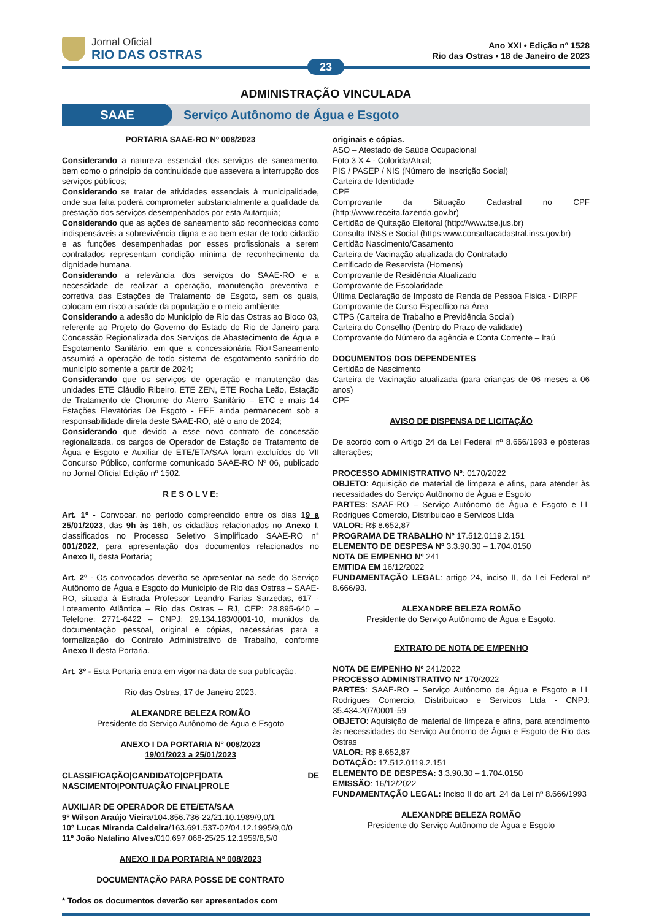Jornal Oficial
RIO DAS OSTRAS
Ano XXI • Edição nº 1528
Rio das Ostras • 18 de Janeiro de 2023
23
ADMINISTRAÇÃO VINCULADA
SAAE
Serviço Autônomo de Água e Esgoto
PORTARIA SAAE-RO Nº 008/2023
Considerando a natureza essencial dos serviços de saneamento, bem como o princípio da continuidade que assevera a interrupção dos serviços públicos;
Considerando se tratar de atividades essenciais à municipalidade, onde sua falta poderá comprometer substancialmente a qualidade da prestação dos serviços desempenhados por esta Autarquia;
Considerando que as ações de saneamento são reconhecidas como indispensáveis a sobrevivência digna e ao bem estar de todo cidadão e as funções desempenhadas por esses profissionais a serem contratados representam condição mínima de reconhecimento da dignidade humana.
Considerando a relevância dos serviços do SAAE-RO e a necessidade de realizar a operação, manutenção preventiva e corretiva das Estações de Tratamento de Esgoto, sem os quais, colocam em risco a saúde da população e o meio ambiente;
Considerando a adesão do Município de Rio das Ostras ao Bloco 03, referente ao Projeto do Governo do Estado do Rio de Janeiro para Concessão Regionalizada dos Serviços de Abastecimento de Água e Esgotamento Sanitário, em que a concessionária Rio+Saneamento assumirá a operação de todo sistema de esgotamento sanitário do município somente a partir de 2024;
Considerando que os serviços de operação e manutenção das unidades ETE Cláudio Ribeiro, ETE ZEN, ETE Rocha Leão, Estação de Tratamento de Chorume do Aterro Sanitário – ETC e mais 14 Estações Elevatórias De Esgoto - EEE ainda permanecem sob a responsabilidade direta deste SAAE-RO, até o ano de 2024;
Considerando que devido a esse novo contrato de concessão regionalizada, os cargos de Operador de Estação de Tratamento de Água e Esgoto e Auxiliar de ETE/ETA/SAA foram excluídos do VII Concurso Público, conforme comunicado SAAE-RO Nº 06, publicado no Jornal Oficial Edição nº 1502.
R E S O L V E:
Art. 1º - Convocar, no período compreendido entre os dias 19 a 25/01/2023, das 9h às 16h, os cidadãos relacionados no Anexo I, classificados no Processo Seletivo Simplificado SAAE-RO n° 001/2022, para apresentação dos documentos relacionados no Anexo II, desta Portaria;
Art. 2º - Os convocados deverão se apresentar na sede do Serviço Autônomo de Água e Esgoto do Município de Rio das Ostras – SAAE-RO, situada à Estrada Professor Leandro Farias Sarzedas, 617 - Loteamento Atlântica – Rio das Ostras – RJ, CEP: 28.895-640 – Telefone: 2771-6422 – CNPJ: 29.134.183/0001-10, munidos da documentação pessoal, original e cópias, necessárias para a formalização do Contrato Administrativo de Trabalho, conforme Anexo II desta Portaria.
Art. 3º - Esta Portaria entra em vigor na data de sua publicação.
Rio das Ostras, 17 de Janeiro 2023.
ALEXANDRE BELEZA ROMÃO
Presidente do Serviço Autônomo de Água e Esgoto
ANEXO I DA PORTARIA N° 008/2023
19/01/2023 a 25/01/2023
CLASSIFICAÇÃO|CANDIDATO|CPF|DATA DE NASCIMENTO|PONTUAÇÃO FINAL|PROLE
AUXILIAR DE OPERADOR DE ETE/ETA/SAA
9º Wilson Araújo Vieira/104.856.736-22/21.10.1989/9,0/1
10º Lucas Miranda Caldeira/163.691.537-02/04.12.1995/9,0/0
11º João Natalino Alves/010.697.068-25/25.12.1959/8,5/0
ANEXO II DA PORTARIA Nº 008/2023
DOCUMENTAÇÃO PARA POSSE DE CONTRATO
* Todos os documentos deverão ser apresentados com
originais e cópias.
ASO – Atestado de Saúde Ocupacional
Foto 3 X 4 - Colorida/Atual;
PIS / PASEP / NIS (Número de Inscrição Social)
Carteira de Identidade
CPF
Comprovante da Situação Cadastral no CPF (http://www.receita.fazenda.gov.br)
Certidão de Quitação Eleitoral (http://www.tse.jus.br)
Consulta INSS e Social (https:www.consultacadastral.inss.gov.br)
Certidão Nascimento/Casamento
Carteira de Vacinação atualizada do Contratado
Certificado de Reservista (Homens)
Comprovante de Residência Atualizado
Comprovante de Escolaridade
Última Declaração de Imposto de Renda de Pessoa Física - DIRPF
Comprovante de Curso Específico na Área
CTPS (Carteira de Trabalho e Previdência Social)
Carteira do Conselho (Dentro do Prazo de validade)
Comprovante do Número da agência e Conta Corrente – Itaú
DOCUMENTOS DOS DEPENDENTES
Certidão de Nascimento
Carteira de Vacinação atualizada (para crianças de 06 meses a 06 anos)
CPF
AVISO DE DISPENSA DE LICITAÇÃO
De acordo com o Artigo 24 da Lei Federal nº 8.666/1993 e pósteras alterações;
PROCESSO ADMINISTRATIVO Nº: 0170/2022
OBJETO: Aquisição de material de limpeza e afins, para atender às necessidades do Serviço Autônomo de Água e Esgoto
PARTES: SAAE-RO – Serviço Autônomo de Água e Esgoto e LL Rodrigues Comercio, Distribuicao e Servicos Ltda
VALOR: R$ 8.652,87
PROGRAMA DE TRABALHO Nº 17.512.0119.2.151
ELEMENTO DE DESPESA Nº 3.3.90.30 – 1.704.0150
NOTA DE EMPENHO Nº 241
EMITIDA EM 16/12/2022
FUNDAMENTAÇÃO LEGAL: artigo 24, inciso II, da Lei Federal nº 8.666/93.
ALEXANDRE BELEZA ROMÃO
Presidente do Serviço Autônomo de Água e Esgoto.
EXTRATO DE NOTA DE EMPENHO
NOTA DE EMPENHO Nº 241/2022
PROCESSO ADMINISTRATIVO Nº 170/2022
PARTES: SAAE-RO – Serviço Autônomo de Água e Esgoto e LL Rodrigues Comercio, Distribuicao e Servicos Ltda - CNPJ: 35.434.207/0001-59
OBJETO: Aquisição de material de limpeza e afins, para atendimento às necessidades do Serviço Autônomo de Água e Esgoto de Rio das Ostras
VALOR: R$ 8.652,87
DOTAÇÃO: 17.512.0119.2.151
ELEMENTO DE DESPESA: 3.3.90.30 – 1.704.0150
EMISSÃO: 16/12/2022
FUNDAMENTAÇÃO LEGAL: Inciso II do art. 24 da Lei nº 8.666/1993
ALEXANDRE BELEZA ROMÃO
Presidente do Serviço Autônomo de Água e Esgoto